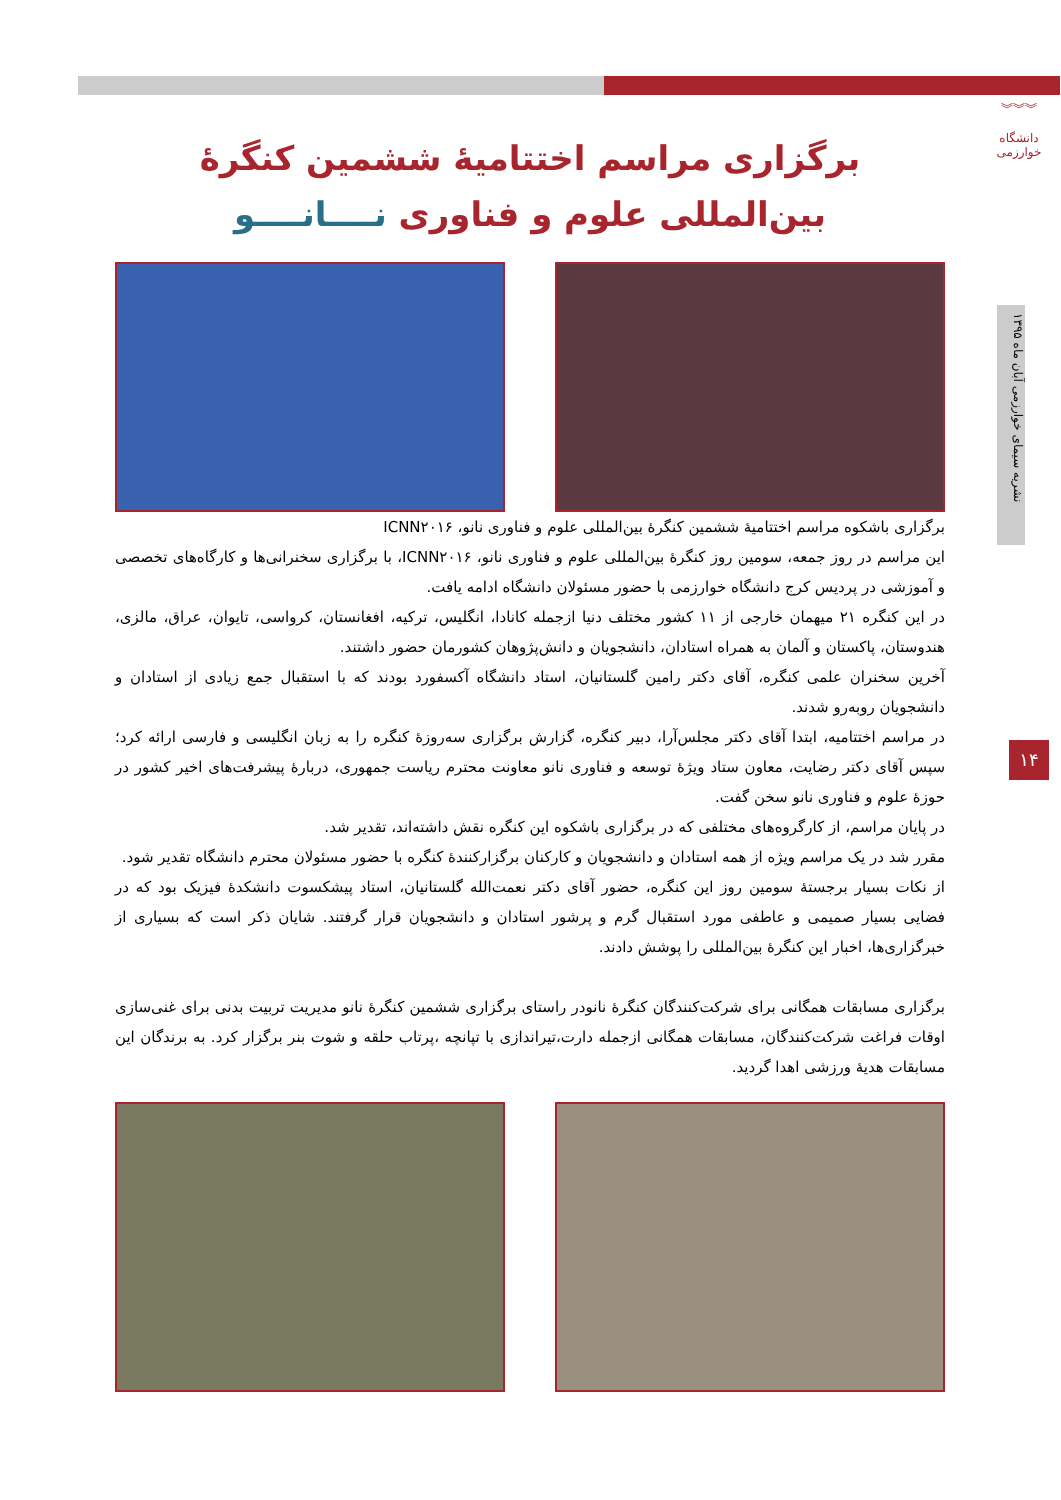︾︾︾
دانشگاه خوارزمی
نشریه سیمای خوارزمی آبان ماه ۱۳۹۵
۱۴
برگزاری مراسم اختتامیهٔ ششمین کنگرهٔ
بین‌المللی علوم و فناوری نــــانــــو
برگزاری باشکوه مراسم اختتامیهٔ ششمین کنگرهٔ بین‌المللی علوم و فناوری نانو، ICNN۲۰۱۶
این مراسم در روز جمعه، سومین روز کنگرهٔ بین‌المللی علوم و فناوری نانو، ICNN۲۰۱۶، با برگزاری سخنرانی‌ها و کارگاه‌های تخصصی و آموزشی در پردیس کرج دانشگاه خوارزمی با حضور مسئولان دانشگاه ادامه یافت.
در این کنگره ۲۱ میهمان خارجی از ۱۱ کشور مختلف دنیا ازجمله کانادا، انگلیس، ترکیه، افغانستان، کرواسی، تایوان، عراق، مالزی، هندوستان، پاکستان و آلمان به همراه استادان، دانشجویان و دانش‌پژوهان کشورمان حضور داشتند.
آخرین سخنران علمی کنگره، آقای دکتر رامین گلستانیان، استاد دانشگاه آکسفورد بودند که با استقبال جمع زیادی از استادان و دانشجویان روبه‌رو شدند.
در مراسم اختتامیه، ابتدا آقای دکتر مجلس‌آرا، دبیر کنگره، گزارش برگزاری سه‌روزهٔ کنگره را به زبان انگلیسی و فارسی ارائه کرد؛ سپس آقای دکتر رضایت، معاون ستاد ویژهٔ توسعه و فناوری نانو معاونت محترم ریاست جمهوری، دربارهٔ پیشرفت‌های اخیر کشور در حوزهٔ علوم و فناوری نانو سخن گفت.
در پایان مراسم، از کارگروه‌های مختلفی که در برگزاری باشکوه این کنگره نقش داشته‌اند، تقدیر شد.
مقرر شد در یک مراسم ویژه از همه استادان و دانشجویان و کارکنان برگزارکنندهٔ کنگره با حضور مسئولان محترم دانشگاه تقدیر شود.
از نکات بسیار برجستهٔ سومین روز این کنگره، حضور آقای دکتر نعمت‌الله گلستانیان، استاد پیشکسوت دانشکدهٔ فیزیک بود که در فضایی بسیار صمیمی و عاطفی مورد استقبال گرم و پرشور استادان و دانشجویان قرار گرفتند. شایان ذکر است که بسیاری از خبرگزاری‌ها، اخبار این کنگرهٔ بین‌المللی را پوشش دادند.
برگزاری مسابقات همگانی برای شرکت‌کنندگان کنگرهٔ نانودر راستای برگزاری ششمین کنگرهٔ نانو مدیریت تربیت بدنی برای غنی‌سازی اوقات فراغت شرکت‌کنندگان، مسابقات همگانی ازجمله دارت،تیراندازی با تپانچه ،پرتاب حلقه و شوت بنر برگزار کرد. به برندگان این مسابقات هدیهٔ ورزشی اهدا گردید.